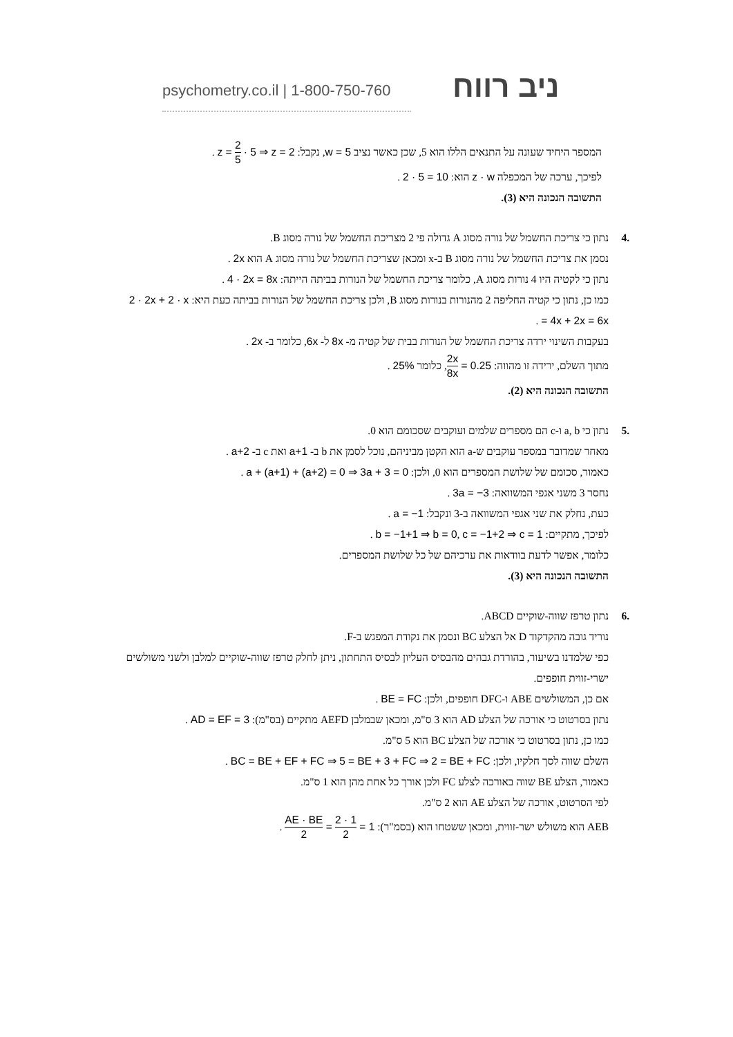psychometry.co.il | 1-800-750-760
ניב רווח
המספר היחיד שעונה על התנאים הללו הוא 5, שכן כאשר נציב w = 5, נקבל: z = 2 5 · 5 ⇒ z = 2 .
לפיכך, ערכה של המכפלה z · w הוא: 2 · 5 = 10 .
התשובה הנכונה היא (3).
.4 נתון כי צריכת החשמל של נורה מסוג A גדולה פי 2 מצריכת החשמל של נורה מסוג B.
נסמן את צריכת החשמל של נורה מסוג B ב-x ומכאן שצריכת החשמל של נורה מסוג A הוא 2x .
נתון כי לקטיה היו 4 נורות מסוג A, כלומר צריכת החשמל של הנורות בביתה הייתה: 4 · 2x = 8x .
כמו כן, נתון כי קטיה החליפה 2 מהנורות בנורות מסוג B, ולכן צריכת החשמל של הנורות בביתה כעת היא: 2 · 2x + 2 · x = 4x + 2x = 6x .
בעקבות השינוי ירדה צריכת החשמל של הנורות בבית של קטיה מ- 8x ל- 6x, כלומר ב- 2x .
מתוך השלם, ירידה זו מהווה: 2x 8x = 0.25, כלומר 25% .
התשובה הנכונה היא (2).
.5 נתון כי a, b ו-c הם מספרים שלמים ועוקבים שסכומם הוא 0.
מאחר שמדובר במספר עוקבים ש-a הוא הקטן מביניהם, נוכל לסמן את b ב- a+1 ואת c ב- a+2 .
כאמור, סכומם של שלושת המספרים הוא 0, ולכן: a + (a+1) + (a+2) = 0 ⇒ 3a + 3 = 0 .
נחסר 3 משני אגפי המשוואה: 3a = −3 .
כעת, נחלק את שני אגפי המשוואה ב-3 ונקבל: a = −1 .
לפיכך, מתקיים: b = −1+1 ⇒ b = 0, c = −1+2 ⇒ c = 1 .
כלומר, אפשר לדעת בוודאות את ערכיהם של כל שלושת המספרים.
התשובה הנכונה היא (3).
.6 נתון טרפז שווה-שוקיים ABCD.
נוריד גובה מהקדקוד D אל הצלע BC ונסמן את נקודת המפגש ב-F.
כפי שלמדנו בשיעור, בהורדת גבהים מהבסיס העליון לבסיס התחתון, ניתן לחלק טרפז שווה-שוקיים למלבן ולשני משולשים ישרי-זווית חופפים.
אם כן, המשולשים ABE ו-DFC חופפים, ולכן: BE = FC .
נתון בסרטוט כי אורכה של הצלע AD הוא 3 ס"מ, ומכאן שבמלבן AEFD מתקיים (בס"מ): AD = EF = 3 .
כמו כן, נתון בסרטוט כי אורכה של הצלע BC הוא 5 ס"מ.
השלם שווה לסך חלקיו, ולכן: BC = BE + EF + FC ⇒ 5 = BE + 3 + FC ⇒ 2 = BE + FC .
כאמור, הצלע BE שווה באורכה לצלע FC ולכן אורך כל אחת מהן הוא 1 ס"מ.
לפי הסרטוט, אורכה של הצלע AE הוא 2 ס"מ.
AEB הוא משולש ישר-זווית, ומכאן ששטחו הוא (בסמ"ר): AE · BE 2 = 2 · 1 2 = 1 .